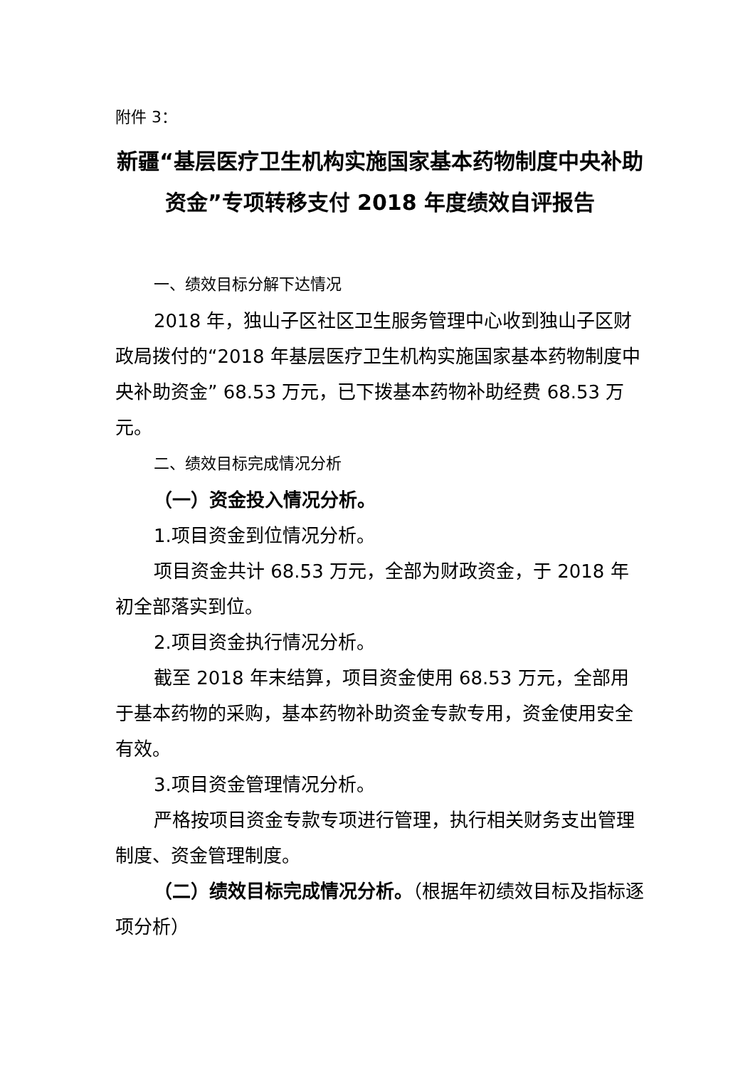附件 3：
新疆“基层医疗卫生机构实施国家基本药物制度中央补助资金”专项转移支付 2018 年度绩效自评报告
一、绩效目标分解下达情况
2018 年，独山子区社区卫生服务管理中心收到独山子区财政局拨付的“2018 年基层医疗卫生机构实施国家基本药物制度中央补助资金” 68.53 万元，已下拨基本药物补助经费 68.53 万元。
二、绩效目标完成情况分析
（一）资金投入情况分析。
1.项目资金到位情况分析。
项目资金共计 68.53 万元，全部为财政资金，于 2018 年初全部落实到位。
2.项目资金执行情况分析。
截至 2018 年末结算，项目资金使用 68.53 万元，全部用于基本药物的采购，基本药物补助资金专款专用，资金使用安全有效。
3.项目资金管理情况分析。
严格按项目资金专款专项进行管理，执行相关财务支出管理制度、资金管理制度。
（二）绩效目标完成情况分析。（根据年初绩效目标及指标逐项分析）